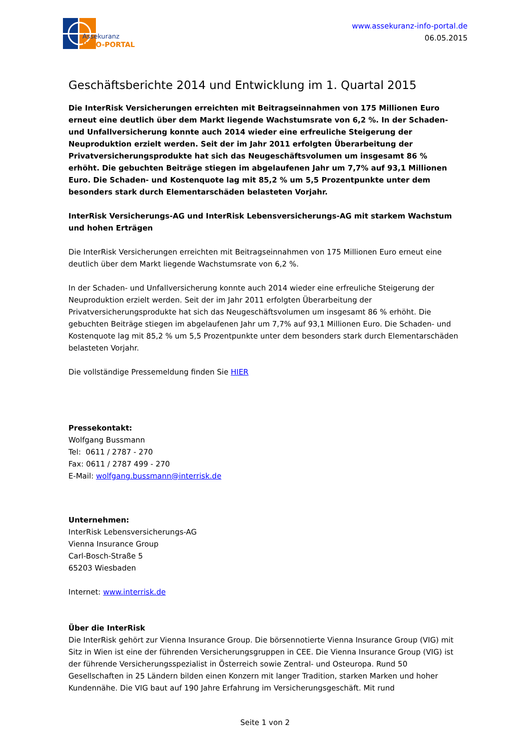Assekuranz
INFO-PORTAL
www.assekuranz-info-portal.de
06.05.2015
Geschäftsberichte 2014 und Entwicklung im 1. Quartal 2015
Die InterRisk Versicherungen erreichten mit Beitragseinnahmen von 175 Millionen Euro erneut eine deutlich über dem Markt liegende Wachstumsrate von 6,2 %. In der Schaden- und Unfallversicherung konnte auch 2014 wieder eine erfreuliche Steigerung der Neuproduktion erzielt werden. Seit der im Jahr 2011 erfolgten Überarbeitung der Privatversicherungsprodukte hat sich das Neugeschäftsvolumen um insgesamt 86 % erhöht. Die gebuchten Beiträge stiegen im abgelaufenen Jahr um 7,7% auf 93,1 Millionen Euro. Die Schaden- und Kostenquote lag mit 85,2 % um 5,5 Prozentpunkte unter dem besonders stark durch Elementarschäden belasteten Vorjahr.
InterRisk Versicherungs-AG und InterRisk Lebensversicherungs-AG mit starkem Wachstum und hohen Erträgen
Die InterRisk Versicherungen erreichten mit Beitragseinnahmen von 175 Millionen Euro erneut eine deutlich über dem Markt liegende Wachstumsrate von 6,2 %.
In der Schaden- und Unfallversicherung konnte auch 2014 wieder eine erfreuliche Steigerung der Neuproduktion erzielt werden. Seit der im Jahr 2011 erfolgten Überarbeitung der Privatversicherungsprodukte hat sich das Neugeschäftsvolumen um insgesamt 86 % erhöht. Die gebuchten Beiträge stiegen im abgelaufenen Jahr um 7,7% auf 93,1 Millionen Euro. Die Schaden- und Kostenquote lag mit 85,2 % um 5,5 Prozentpunkte unter dem besonders stark durch Elementarschäden belasteten Vorjahr.
Die vollständige Pressemeldung finden Sie HIER
Pressekontakt:
Wolfgang Bussmann
Tel: 0611 / 2787 - 270
Fax: 0611 / 2787 499 - 270
E-Mail: wolfgang.bussmann@interrisk.de
Unternehmen:
InterRisk Lebensversicherungs-AG
Vienna Insurance Group
Carl-Bosch-Straße 5
65203 Wiesbaden
Internet: www.interrisk.de
Über die InterRisk
Die InterRisk gehört zur Vienna Insurance Group. Die börsennotierte Vienna Insurance Group (VIG) mit Sitz in Wien ist eine der führenden Versicherungsgruppen in CEE. Die Vienna Insurance Group (VIG) ist der führende Versicherungsspezialist in Österreich sowie Zentral- und Osteuropa. Rund 50 Gesellschaften in 25 Ländern bilden einen Konzern mit langer Tradition, starken Marken und hoher Kundennähe. Die VIG baut auf 190 Jahre Erfahrung im Versicherungsgeschäft. Mit rund
Seite 1 von 2